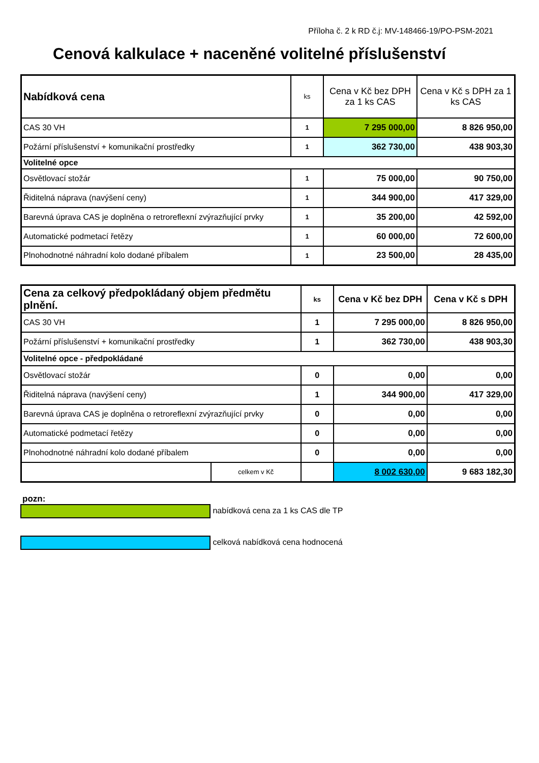Příloha č. 2 k RD č.j: MV-148466-19/PO-PSM-2021
Cenová kalkulace + naceněné volitelné příslušenství
| Nabídková cena | ks | Cena v Kč bez DPH za 1 ks CAS | Cena v Kč s DPH za 1 ks CAS |
| --- | --- | --- | --- |
| CAS 30 VH | 1 | 7 295 000,00 | 8 826 950,00 |
| Požární příslušenství + komunikační prostředky | 1 | 362 730,00 | 438 903,30 |
| Volitelné opce | | | |
| Osvětlovací stožár | 1 | 75 000,00 | 90 750,00 |
| Řiditelná náprava (navýšení ceny) | 1 | 344 900,00 | 417 329,00 |
| Barevná úprava CAS je doplněna o retroreflexní zvýrazňující prvky | 1 | 35 200,00 | 42 592,00 |
| Automatické podmetací řetězy | 1 | 60 000,00 | 72 600,00 |
| Plnohodnotné náhradní kolo dodané příbalem | 1 | 23 500,00 | 28 435,00 |
| Cena za celkový předpokládaný objem předmětu plnění. | | ks | Cena v Kč bez DPH | Cena v Kč s DPH |
| --- | --- | --- | --- | --- |
| CAS 30 VH | | 1 | 7 295 000,00 | 8 826 950,00 |
| Požární příslušenství + komunikační prostředky | | 1 | 362 730,00 | 438 903,30 |
| Volitelné opce - předpokládané | | | | |
| Osvětlovací stožár | | 0 | 0,00 | 0,00 |
| Řiditelná náprava (navýšení ceny) | | 1 | 344 900,00 | 417 329,00 |
| Barevná úprava CAS je doplněna o retroreflexní zvýrazňující prvky | | 0 | 0,00 | 0,00 |
| Automatické podmetací řetězy | | 0 | 0,00 | 0,00 |
| Plnohodnotné náhradní kolo dodané příbalem | | 0 | 0,00 | 0,00 |
| | celkem v Kč | | 8 002 630,00 | 9 683 182,30 |
pozn:
nabídková cena za 1 ks CAS dle TP
celková nabídková cena hodnocená